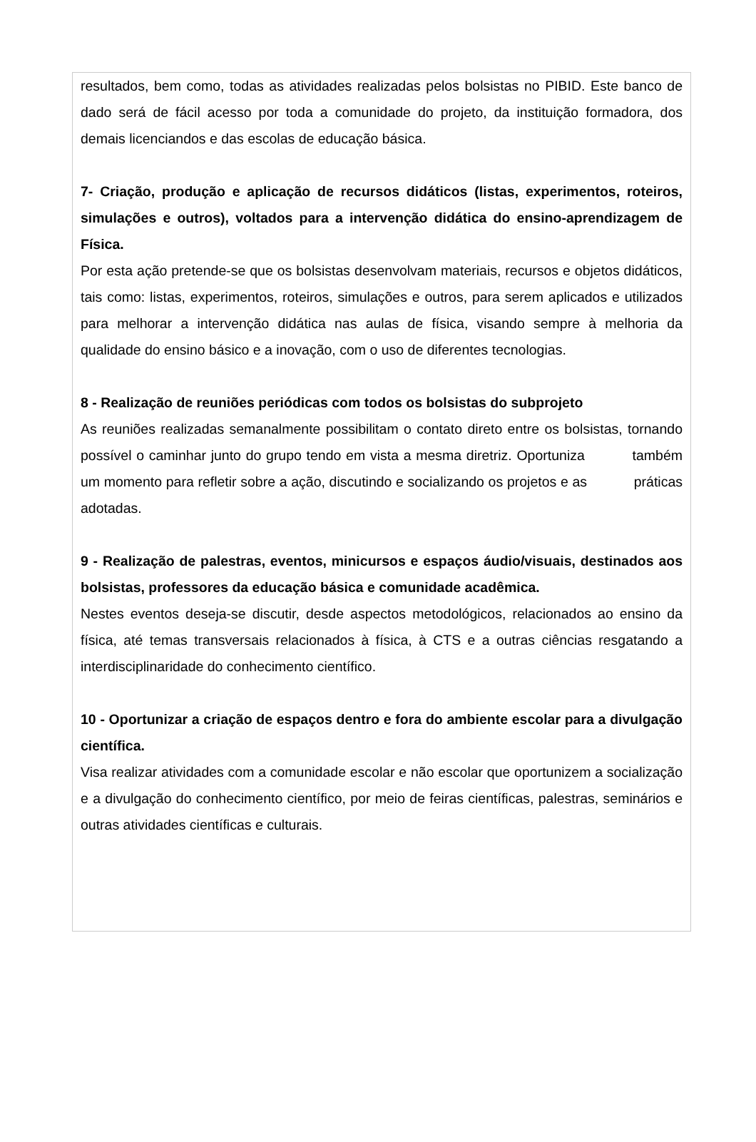resultados, bem como, todas as atividades realizadas pelos bolsistas no PIBID. Este banco de dado será de fácil acesso por toda a comunidade do projeto, da instituição formadora, dos demais licenciandos e das escolas de educação básica.
7- Criação, produção e aplicação de recursos didáticos (listas, experimentos, roteiros, simulações e outros), voltados para a intervenção didática do ensino-aprendizagem de Física.
Por esta ação pretende-se que os bolsistas desenvolvam materiais, recursos e objetos didáticos, tais como: listas, experimentos, roteiros, simulações e outros, para serem aplicados e utilizados para melhorar a intervenção didática nas aulas de física, visando sempre à melhoria da qualidade do ensino básico e a inovação, com o uso de diferentes tecnologias.
8 - Realização de reuniões periódicas com todos os bolsistas do subprojeto
As reuniões realizadas semanalmente possibilitam o contato direto entre os bolsistas, tornando possível o caminhar junto do grupo tendo em vista a mesma diretriz. Oportuniza também um momento para refletir sobre a ação, discutindo e socializando os projetos e as práticas adotadas.
9 - Realização de palestras, eventos, minicursos e espaços áudio/visuais, destinados aos bolsistas, professores da educação básica e comunidade acadêmica.
Nestes eventos deseja-se discutir, desde aspectos metodológicos, relacionados ao ensino da física, até temas transversais relacionados à física, à CTS e a outras ciências resgatando a interdisciplinaridade do conhecimento científico.
10 - Oportunizar a criação de espaços dentro e fora do ambiente escolar para a divulgação científica.
Visa realizar atividades com a comunidade escolar e não escolar que oportunizem a socialização e a divulgação do conhecimento científico, por meio de feiras científicas, palestras, seminários e outras atividades científicas e culturais.